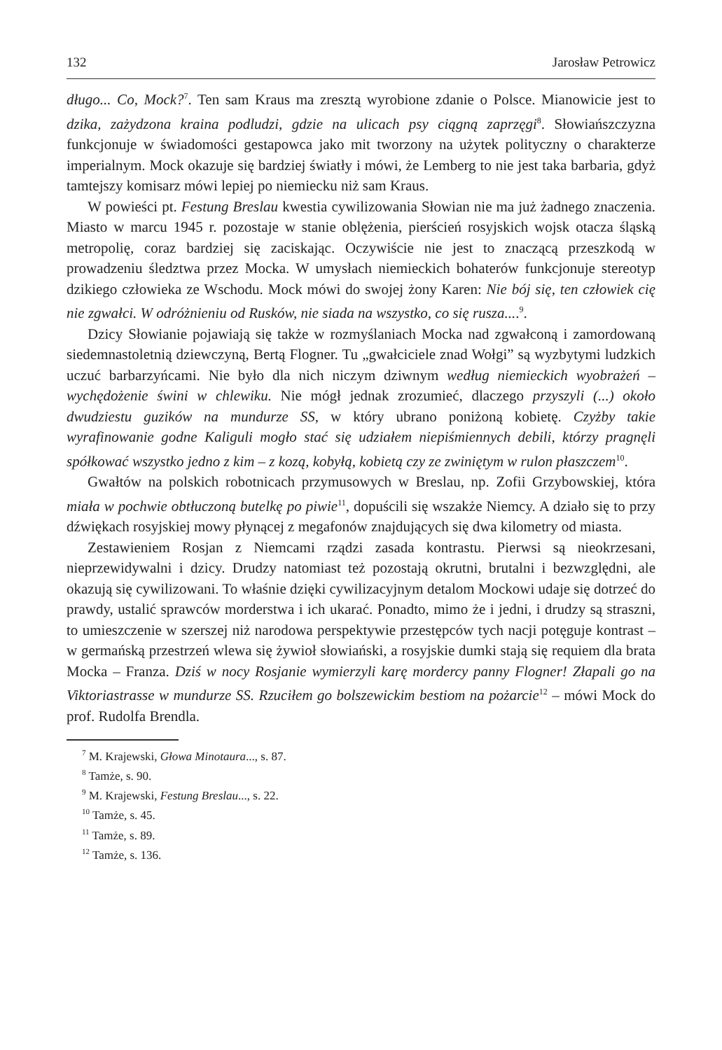132 Jarosław Petrowicz
długo... Co, Mock?<sup>7</sup>. Ten sam Kraus ma zresztą wyrobione zdanie o Polsce. Mianowicie jest to dzika, zażydzona kraina podludzi, gdzie na ulicach psy ciągną zaprzęgi<sup>8</sup>. Słowiańszczyzna funkcjonuje w świadomości gestapowca jako mit tworzony na użytek polityczny o charakterze imperialnym. Mock okazuje się bardziej światły i mówi, że Lemberg to nie jest taka barbaria, gdyż tamtejszy komisarz mówi lepiej po niemiecku niż sam Kraus.
W powieści pt. Festung Breslau kwestia cywilizowania Słowian nie ma już żadnego znaczenia. Miasto w marcu 1945 r. pozostaje w stanie oblężenia, pierścień rosyjskich wojsk otacza śląską metropolię, coraz bardziej się zaciskając. Oczywiście nie jest to znaczącą przeszkodą w prowadzeniu śledztwa przez Mocka. W umysłach niemieckich bohaterów funkcjonuje stereotyp dzikiego człowieka ze Wschodu. Mock mówi do swojej żony Karen: Nie bój się, ten człowiek cię nie zgwałci. W odróżnieniu od Rusków, nie siada na wszystko, co się rusza....<sup>9</sup>.
Dzicy Słowianie pojawiają się także w rozmyślaniach Mocka nad zgwałconą i zamordowaną siedemnastoletnią dziewczyną, Bertą Flogner. Tu „gwałciciele znad Wołgi” są wyzbytymi ludzkich uczuć barbarzyńcami. Nie było dla nich niczym dziwnym według niemieckich wyobrażeń – wychędożenie świni w chlewiku. Nie mógł jednak zrozumieć, dlaczego przyszyli (...) około dwudziestu guzików na mundurze SS, w który ubrano poniżoną kobietę. Czyżby takie wyrafinowanie godne Kaliguli mogło stać się udziałem niepiśmiennych debili, którzy pragnęli spółkować wszystko jedno z kim – z kozą, kobyłą, kobietą czy ze zwiniętym w rulon płaszczem<sup>10</sup>.
Gwałtów na polskich robotnicach przymusowych w Breslau, np. Zofii Grzybowskiej, która miała w pochwie obtłuczoną butelkę po piwie<sup>11</sup>, dopuścili się wszakże Niemcy. A działo się to przy dźwiękach rosyjskiej mowy płynącej z megafonów znajdujących się dwa kilometry od miasta.
Zestawieniem Rosjan z Niemcami rządzi zasada kontrastu. Pierwsi są nieokrzesani, nieprzewidywalni i dzicy. Drudzy natomiast też pozostają okrutni, brutalni i bezwzględni, ale okazują się cywilizowani. To właśnie dzięki cywilizacyjnym detalom Mockowi udaje się dotrzeć do prawdy, ustalić sprawców morderstwa i ich ukarać. Ponadto, mimo że i jedni, i drudzy są straszni, to umieszczenie w szerszej niż narodowa perspektywie przestępców tych nacji potęguje kontrast – w germańską przestrzeń wlewa się żywioł słowiański, a rosyjskie dumki stają się requiem dla brata Mocka – Franza. Dziś w nocy Rosjanie wymierzyli karę mordercy panny Flogner! Złapali go na Viktoriastrasse w mundurze SS. Rzuciłem go bolszewickim bestiom na pożarcie<sup>12</sup> – mówi Mock do prof. Rudolfa Brendla.
<sup>7</sup> M. Krajewski, Głowa Minotaura..., s. 87.
<sup>8</sup> Tamże, s. 90.
<sup>9</sup> M. Krajewski, Festung Breslau..., s. 22.
<sup>10</sup> Tamże, s. 45.
<sup>11</sup> Tamże, s. 89.
<sup>12</sup> Tamże, s. 136.